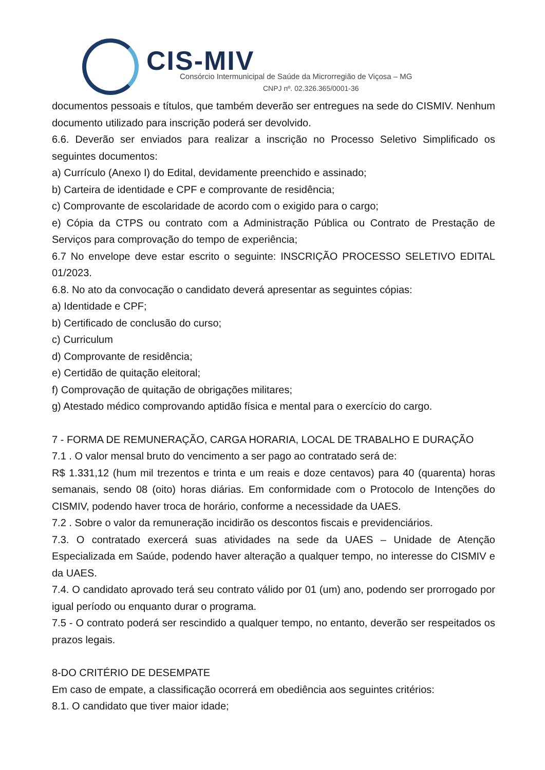CIS-MIV
Consórcio Intermunicipal de Saúde da Microrregião de Viçosa – MG
CNPJ nº. 02.326.365/0001-36
documentos pessoais e títulos, que também deverão ser entregues na sede do CISMIV. Nenhum documento utilizado para inscrição poderá ser devolvido.
6.6. Deverão ser enviados para realizar a inscrição no Processo Seletivo Simplificado os seguintes documentos:
a) Currículo (Anexo I) do Edital, devidamente preenchido e assinado;
b) Carteira de identidade e CPF e comprovante de residência;
c) Comprovante de escolaridade de acordo com o exigido para o cargo;
e) Cópia da CTPS ou contrato com a Administração Pública ou Contrato de Prestação de Serviços para comprovação do tempo de experiência;
6.7 No envelope deve estar escrito o seguinte: INSCRIÇÃO PROCESSO SELETIVO EDITAL 01/2023.
6.8. No ato da convocação o candidato deverá apresentar as seguintes cópias:
a) Identidade e CPF;
b) Certificado de conclusão do curso;
c) Curriculum
d) Comprovante de residência;
e) Certidão de quitação eleitoral;
f) Comprovação de quitação de obrigações militares;
g) Atestado médico comprovando aptidão física e mental para o exercício do cargo.
7 - FORMA DE REMUNERAÇÃO, CARGA HORARIA, LOCAL DE TRABALHO E DURAÇÃO
7.1 . O valor mensal bruto do vencimento a ser pago ao contratado será de:
R$ 1.331,12 (hum mil trezentos e trinta e um reais e doze centavos) para 40 (quarenta) horas semanais, sendo 08 (oito) horas diárias. Em conformidade com o Protocolo de Intenções do CISMIV, podendo haver troca de horário, conforme a necessidade da UAES.
7.2 . Sobre o valor da remuneração incidirão os descontos fiscais e previdenciários.
7.3. O contratado exercerá suas atividades na sede da UAES – Unidade de Atenção Especializada em Saúde, podendo haver alteração a qualquer tempo, no interesse do CISMIV e da UAES.
7.4. O candidato aprovado terá seu contrato válido por 01 (um) ano, podendo ser prorrogado por igual período ou enquanto durar o programa.
7.5 - O contrato poderá ser rescindido a qualquer tempo, no entanto, deverão ser respeitados os prazos legais.
8-DO CRITÉRIO DE DESEMPATE
Em caso de empate, a classificação ocorrerá em obediência aos seguintes critérios:
8.1. O candidato que tiver maior idade;